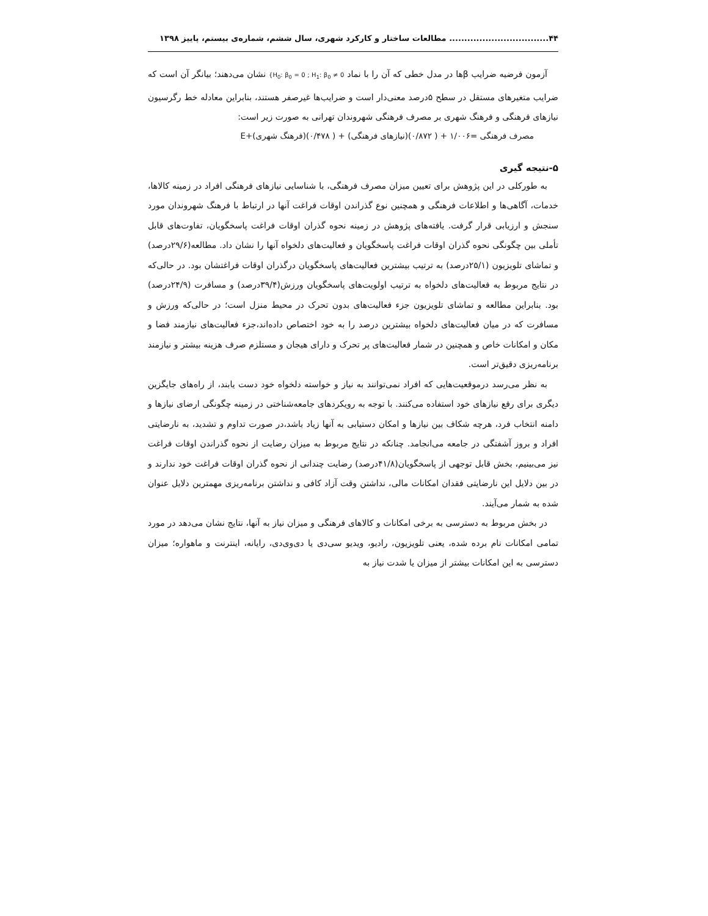۴۴................................. مطالعات ساختار و کارکرد شهری، سال ششم، شماره‌ی بیستم، پاییز ۱۳۹۸
آزمون فرضیه ضرایب β‌ها در مدل خطی که آن را با نماد {H<sub>0</sub>: β<sub>0</sub> = 0 ; H<sub>1</sub>: β<sub>0</sub> ≠ 0 نشان می‌دهند؛ بیانگر آن است که ضرایب متغیرهای مستقل در سطح ۵درصد معنی‌دار است و ضرایب‌ها غیرصفر هستند، بنابراین معادله خط رگرسیون نیازهای فرهنگی و فرهنگ شهری بر مصرف فرهنگی شهروندان تهرانی به صورت زیر است:
مصرف فرهنگی =۱/۰۰۶ + ( ۰/۸۷۲)(نیازهای فرهنگی) + ( ۰/۴۷۸)(فرهنگ شهری)+E
۵-نتیجه گیری
به طورکلی در این پژوهش برای تعیین میزان مصرف فرهنگی، با شناسایی نیازهای فرهنگی افراد در زمینه کالاها، خدمات، آگاهی‌ها و اطلاعات فرهنگی و همچنین نوع گذراندن اوقات فراغت آنها در ارتباط با فرهنگ شهروندان مورد سنجش و ارزیابی قرار گرفت. یافته‌های پژوهش در زمینه نحوه گذران اوقات فراغت پاسخگویان، تفاوت‌های قابل تأملی بین چگونگی نحوه گذران اوقات فراغت پاسخگویان و فعالیت‌های دلخواه آنها را نشان داد. مطالعه(۲۹/۶درصد) و تماشای تلویزیون (۲۵/۱درصد) به ترتیب بیشترین فعالیت‌های پاسخگویان درگذران اوقات فراغتشان بود. در حالی‌که در نتایج مربوط به فعالیت‌های دلخواه به ترتیب اولویت‌های پاسخگویان ورزش(۳۹/۴درصد) و مسافرت (۲۴/۹درصد) بود. بنابراین مطالعه و تماشای تلویزیون جزء فعالیت‌های بدون تحرک در محیط منزل است؛ در حالی‌که ورزش و مسافرت که در میان فعالیت‌های دلخواه بیشترین درصد را به خود اختصاص داده‌اند،جزء فعالیت‌های نیازمند فضا و مکان و امکانات خاص و همچنین در شمار فعالیت‌های پر تحرک و دارای هیجان و مستلزم صرف هزینه بیشتر و نیازمند برنامه‌ریزی دقیق‌تر است.
به نظر می‌رسد درموقعیت‌هایی که افراد نمی‌توانند به نیاز و خواسته دلخواه خود دست یابند، از راه‌های جایگزین دیگری برای رفع نیازهای خود استفاده می‌کنند. با توجه به رویکردهای جامعه‌شناختی در زمینه چگونگی ارضای نیازها و دامنه انتخاب فرد، هرچه شکاف بین نیازها و امکان دستیابی به آنها زیاد باشد،در صورت تداوم و تشدید، به نارضایتی افراد و بروز آشفتگی در جامعه می‌انجامد. چنانکه در نتایج مربوط به میزان رضایت از نحوه گذراندن اوقات فراغت نیز می‌بینیم، بخش قابل توجهی از پاسخگویان(۴۱/۸درصد) رضایت چندانی از نحوه گذران اوقات فراغت خود ندارند و در بین دلایل این نارضایتی فقدان امکانات مالی، نداشتن وقت آزاد کافی و نداشتن برنامه‌ریزی مهمترین دلایل عنوان شده به شمار می‌آیند.
در بخش مربوط به دسترسی به برخی امکانات و کالاهای فرهنگی و میزان نیاز به آنها، نتایج نشان می‌دهد در مورد تمامی امکانات نام برده شده، یعنی تلویزیون، رادیو، ویدیو سی‌دی یا دی‌وی‌دی، رایانه، اینترنت و ماهواره؛ میزان دسترسی به این امکانات بیشتر از میزان یا شدت نیاز به